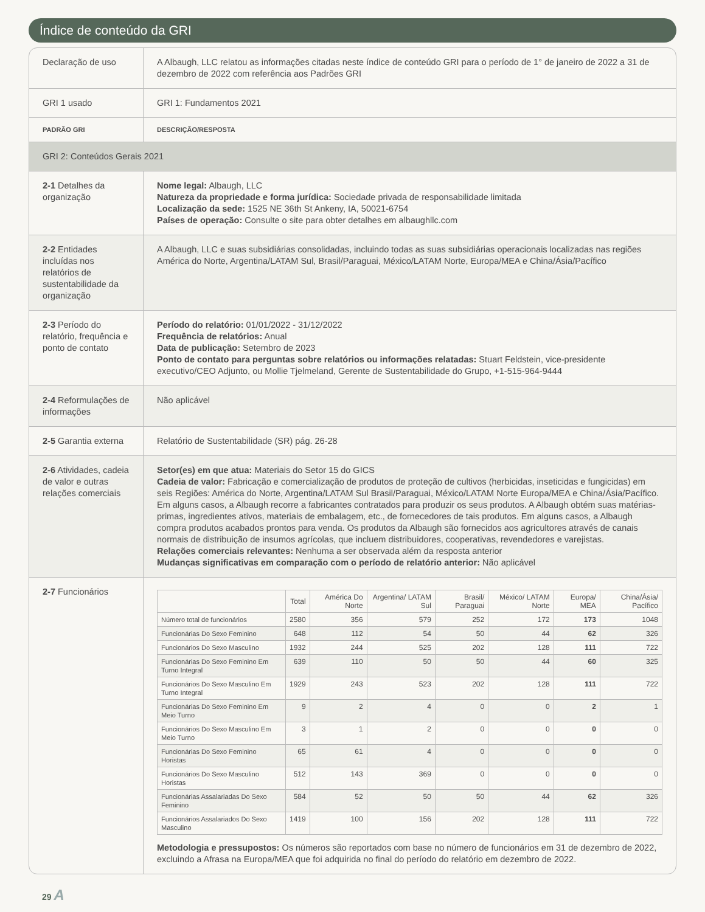Índice de conteúdo da GRI
| Declaração de uso | A Albaugh, LLC relatou as informações citadas neste índice de conteúdo GRI para o período de 1° de janeiro de 2022 a 31 de dezembro de 2022 com referência aos Padrões GRI |
| GRI 1 usado | GRI 1: Fundamentos 2021 |
| PADRÃO GRI | DESCRIÇÃO/RESPOSTA |
| GRI 2: Conteúdos Gerais 2021 | |
| 2-1 Detalhes da organização | Nome legal: Albaugh, LLC Natureza da propriedade e forma jurídica: Sociedade privada de responsabilidade limitada Localização da sede: 1525 NE 36th St Ankeny, IA, 50021-6754 Países de operação: Consulte o site para obter detalhes em albaughllc.com |
| 2-2 Entidades incluídas nos relatórios de sustentabilidade da organização | A Albaugh, LLC e suas subsidiárias consolidadas, incluindo todas as suas subsidiárias operacionais localizadas nas regiões América do Norte, Argentina/LATAM Sul, Brasil/Paraguai, México/LATAM Norte, Europa/MEA e China/Ásia/Pacífico |
| 2-3 Período do relatório, frequência e ponto de contato | Período do relatório: 01/01/2022 - 31/12/2022 Frequência de relatórios: Anual Data de publicação: Setembro de 2023 Ponto de contato para perguntas sobre relatórios ou informações relatadas: Stuart Feldstein, vice-presidente executivo/CEO Adjunto, ou Mollie Tjelmeland, Gerente de Sustentabilidade do Grupo, +1-515-964-9444 |
| 2-4 Reformulações de informações | Não aplicável |
| 2-5 Garantia externa | Relatório de Sustentabilidade (SR) pág. 26-28 |
| 2-6 Atividades, cadeia de valor e outras relações comerciais | Setor(es) em que atua: Materiais do Setor 15 do GICS Cadeia de valor: Fabricação e comercialização de produtos de proteção de cultivos (herbicidas, inseticidas e fungicidas) em seis Regiões: América do Norte, Argentina/LATAM Sul Brasil/Paraguai, México/LATAM Norte Europa/MEA e China/Ásia/Pacífico. Em alguns casos, a Albaugh recorre a fabricantes contratados para produzir os seus produtos. A Albaugh obtém suas matérias-primas, ingredientes ativos, materiais de embalagem, etc., de fornecedores de tais produtos. Em alguns casos, a Albaugh compra produtos acabados prontos para venda. Os produtos da Albaugh são fornecidos aos agricultores através de canais normais de distribuição de insumos agrícolas, que incluem distribuidores, cooperativas, revendedores e varejistas. Relações comerciais relevantes: Nenhuma a ser observada além da resposta anterior Mudanças significativas em comparação com o período de relatório anterior: Não aplicável |
| 2-7 Funcionários | / / Total / América Do Norte / Argentina/ LATAM Sul / Brasil/ Paraguai / México/ LATAM Norte / Europa/ MEA / China/Ásia/ Pacífico / / --- / --- / --- / --- / --- / --- / --- / --- / / Número total de funcionários / 2580 / 356 / 579 / 252 / 172 / 173 / 1048 / / Funcionárias Do Sexo Feminino / 648 / 112 / 54 / 50 / 44 / 62 / 326 / / Funcionários Do Sexo Masculino / 1932 / 244 / 525 / 202 / 128 / 111 / 722 / / Funcionárias Do Sexo Feminino Em Turno Integral / 639 / 110 / 50 / 50 / 44 / 60 / 325 / / Funcionários Do Sexo Masculino Em Turno Integral / 1929 / 243 / 523 / 202 / 128 / 111 / 722 / / Funcionárias Do Sexo Feminino Em Meio Turno / 9 / 2 / 4 / 0 / 0 / 2 / 1 / / Funcionários Do Sexo Masculino Em Meio Turno / 3 / 1 / 2 / 0 / 0 / 0 / 0 / / Funcionárias Do Sexo Feminino Horistas / 65 / 61 / 4 / 0 / 0 / 0 / 0 / / Funcionários Do Sexo Masculino Horistas / 512 / 143 / 369 / 0 / 0 / 0 / 0 / / Funcionárias Assalariadas Do Sexo Feminino / 584 / 52 / 50 / 50 / 44 / 62 / 326 / / Funcionários Assalariados Do Sexo Masculino / 1419 / 100 / 156 / 202 / 128 / 111 / 722 / Metodologia e pressupostos: Os números são reportados com base no número de funcionários em 31 de dezembro de 2022, excluindo a Afrasa na Europa/MEA que foi adquirida no final do período do relatório em dezembro de 2022. |
29 A